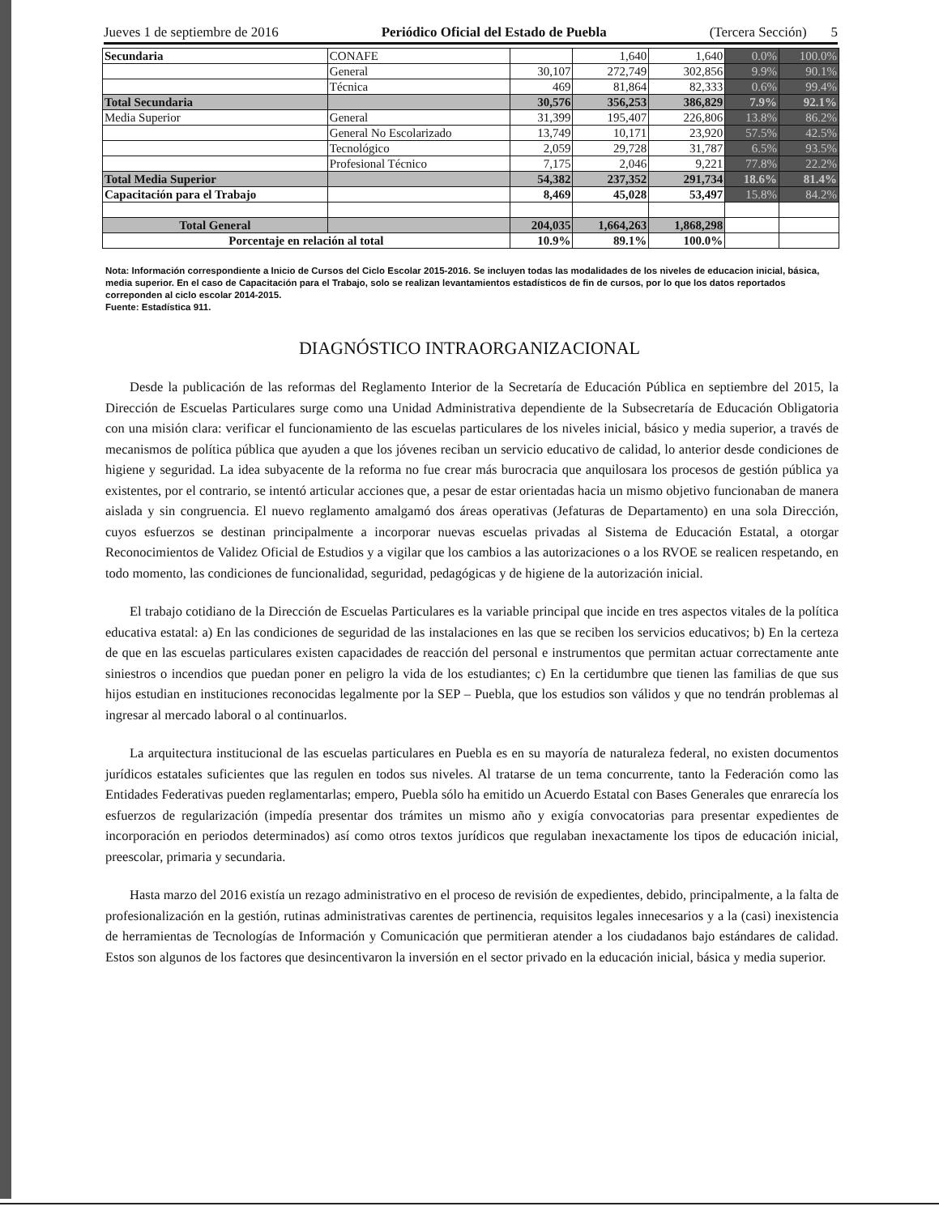Jueves 1 de septiembre de 2016 Periódico Oficial del Estado de Puebla (Tercera Sección) 5
| Secundaria | CONAFE | | 1,640 | 1,640 | 0.0% | 100.0% |
| | General | 30,107 | 272,749 | 302,856 | 9.9% | 90.1% |
| | Técnica | 469 | 81,864 | 82,333 | 0.6% | 99.4% |
| Total Secundaria | | 30,576 | 356,253 | 386,829 | 7.9% | 92.1% |
| Media Superior | General | 31,399 | 195,407 | 226,806 | 13.8% | 86.2% |
| | General No Escolarizado | 13,749 | 10,171 | 23,920 | 57.5% | 42.5% |
| | Tecnológico | 2,059 | 29,728 | 31,787 | 6.5% | 93.5% |
| | Profesional Técnico | 7,175 | 2,046 | 9,221 | 77.8% | 22.2% |
| Total Media Superior | | 54,382 | 237,352 | 291,734 | 18.6% | 81.4% |
| Capacitación para el Trabajo | | 8,469 | 45,028 | 53,497 | 15.8% | 84.2% |
| Total General | | 204,035 | 1,664,263 | 1,868,298 | | |
| Porcentaje en relación al total | | 10.9% | 89.1% | 100.0% | | |
Nota: Información correspondiente a Inicio de Cursos del Ciclo Escolar 2015-2016. Se incluyen todas las modalidades de los niveles de educacion inicial, básica, media superior. En el caso de Capacitación para el Trabajo, solo se realizan levantamientos estadísticos de fin de cursos, por lo que los datos reportados correponden al ciclo escolar 2014-2015.
Fuente: Estadística 911.
DIAGNÓSTICO INTRAORGANIZACIONAL
Desde la publicación de las reformas del Reglamento Interior de la Secretaría de Educación Pública en septiembre del 2015, la Dirección de Escuelas Particulares surge como una Unidad Administrativa dependiente de la Subsecretaría de Educación Obligatoria con una misión clara: verificar el funcionamiento de las escuelas particulares de los niveles inicial, básico y media superior, a través de mecanismos de política pública que ayuden a que los jóvenes reciban un servicio educativo de calidad, lo anterior desde condiciones de higiene y seguridad. La idea subyacente de la reforma no fue crear más burocracia que anquilosara los procesos de gestión pública ya existentes, por el contrario, se intentó articular acciones que, a pesar de estar orientadas hacia un mismo objetivo funcionaban de manera aislada y sin congruencia. El nuevo reglamento amalgamó dos áreas operativas (Jefaturas de Departamento) en una sola Dirección, cuyos esfuerzos se destinan principalmente a incorporar nuevas escuelas privadas al Sistema de Educación Estatal, a otorgar Reconocimientos de Validez Oficial de Estudios y a vigilar que los cambios a las autorizaciones o a los RVOE se realicen respetando, en todo momento, las condiciones de funcionalidad, seguridad, pedagógicas y de higiene de la autorización inicial.
El trabajo cotidiano de la Dirección de Escuelas Particulares es la variable principal que incide en tres aspectos vitales de la política educativa estatal: a) En las condiciones de seguridad de las instalaciones en las que se reciben los servicios educativos; b) En la certeza de que en las escuelas particulares existen capacidades de reacción del personal e instrumentos que permitan actuar correctamente ante siniestros o incendios que puedan poner en peligro la vida de los estudiantes; c) En la certidumbre que tienen las familias de que sus hijos estudian en instituciones reconocidas legalmente por la SEP – Puebla, que los estudios son válidos y que no tendrán problemas al ingresar al mercado laboral o al continuarlos.
La arquitectura institucional de las escuelas particulares en Puebla es en su mayoría de naturaleza federal, no existen documentos jurídicos estatales suficientes que las regulen en todos sus niveles. Al tratarse de un tema concurrente, tanto la Federación como las Entidades Federativas pueden reglamentarlas; empero, Puebla sólo ha emitido un Acuerdo Estatal con Bases Generales que enrarecía los esfuerzos de regularización (impedía presentar dos trámites un mismo año y exigía convocatorias para presentar expedientes de incorporación en periodos determinados) así como otros textos jurídicos que regulaban inexactamente los tipos de educación inicial, preescolar, primaria y secundaria.
Hasta marzo del 2016 existía un rezago administrativo en el proceso de revisión de expedientes, debido, principalmente, a la falta de profesionalización en la gestión, rutinas administrativas carentes de pertinencia, requisitos legales innecesarios y a la (casi) inexistencia de herramientas de Tecnologías de Información y Comunicación que permitieran atender a los ciudadanos bajo estándares de calidad. Estos son algunos de los factores que desincentivaron la inversión en el sector privado en la educación inicial, básica y media superior.